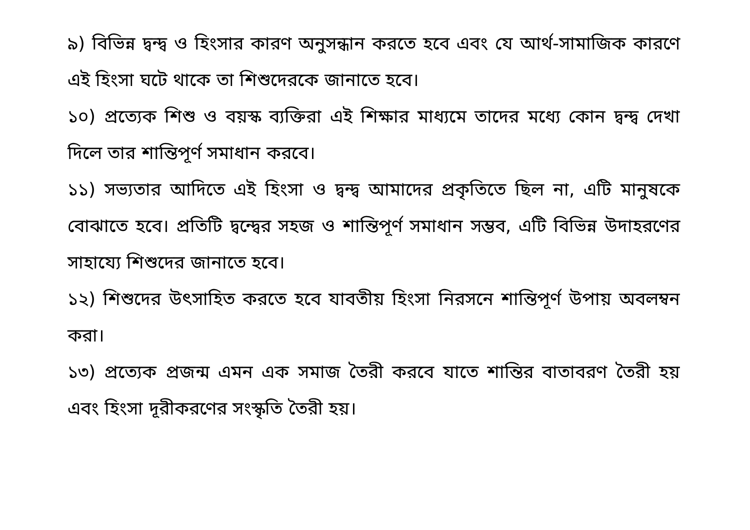৯) বিভিন্ন দ্বন্দ্ব ও হিংসার কারণ অনুসন্ধান করতে হবে এবং যে আর্থ-সামাজিক কারণে এই হিংসা ঘটে থাকে তা শিশুদেরকে জানাতে হবে।
১০) প্রত্যেক শিশু ও বয়স্ক ব্যক্তিরা এই শিক্ষার মাধ্যমে তাদের মধ্যে কোন দ্বন্দ্ব দেখা দিলে তার শান্তিপূর্ণ সমাধান করবে।
১১) সভ্যতার আদিতে এই হিংসা ও দ্বন্দ্ব আমাদের প্রকৃতিতে ছিল না, এটি মানুষকে বোঝাতে হবে। প্রতিটি দ্বন্দ্বের সহজ ও শান্তিপূর্ণ সমাধান সম্ভব, এটি বিভিন্ন উদাহরণের সাহায্যে শিশুদের জানাতে হবে।
১২) শিশুদের উৎসাহিত করতে হবে যাবতীয় হিংসা নিরসনে শান্তিপূর্ণ উপায় অবলম্বন করা।
১৩) প্রত্যেক প্রজন্ম এমন এক সমাজ তৈরী করবে যাতে শান্তির বাতাবরণ তৈরী হয় এবং হিংসা দূরীকরণের সংস্কৃতি তৈরী হয়।